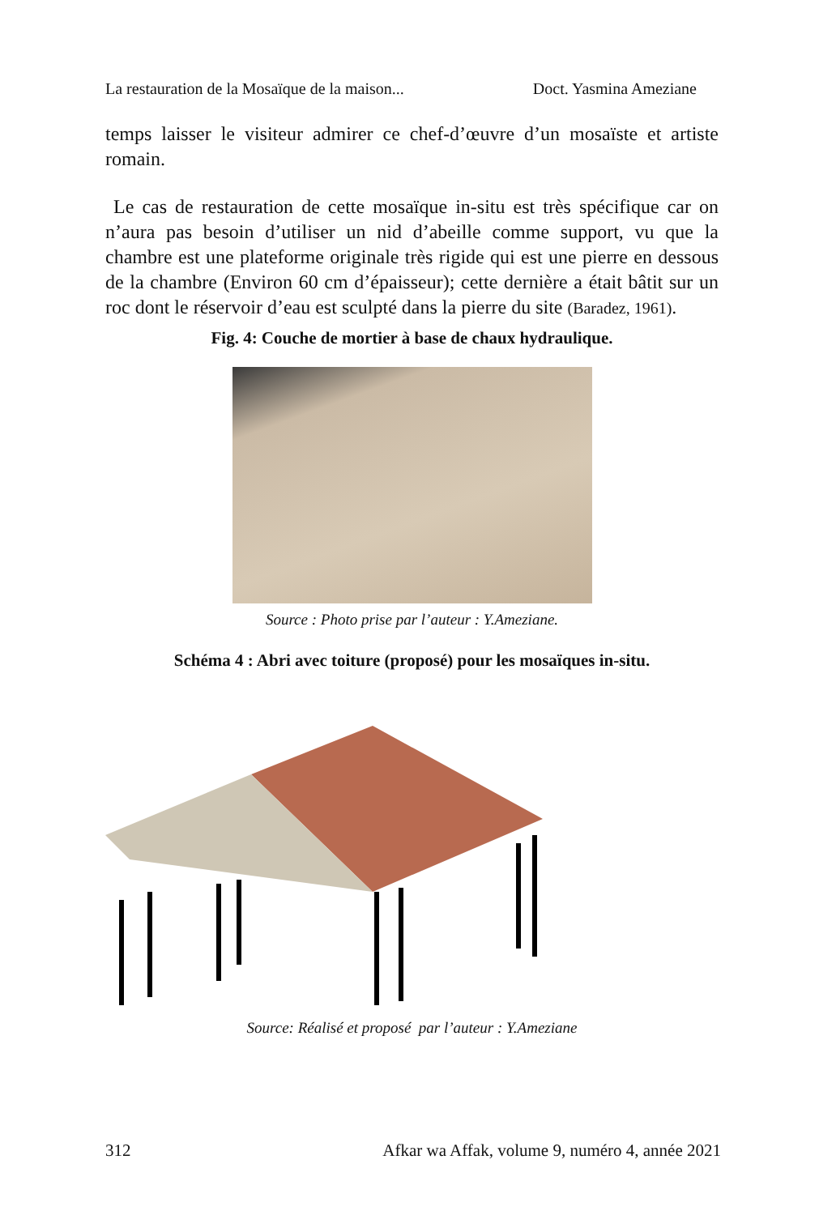La restauration de la Mosaïque de la maison... Doct. Yasmina Ameziane
temps laisser le visiteur admirer ce chef-d’œuvre d’un mosaïste et artiste romain.
Le cas de restauration de cette mosaïque in-situ est très spécifique car on n’aura pas besoin d’utiliser un nid d’abeille comme support, vu que la chambre est une plateforme originale très rigide qui est une pierre en dessous de la chambre (Environ 60 cm d’épaisseur); cette dernière a était bâtit sur un roc dont le réservoir d’eau est sculpté dans la pierre du site (Baradez, 1961).
Fig. 4: Couche de mortier à base de chaux hydraulique.
Source : Photo prise par l’auteur : Y.Ameziane.
Schéma 4 : Abri avec toiture (proposé) pour les mosaïques in-situ.
Source: Réalisé et proposé par l’auteur : Y.Ameziane
312 Afkar wa Affak, volume 9, numéro 4, année 2021